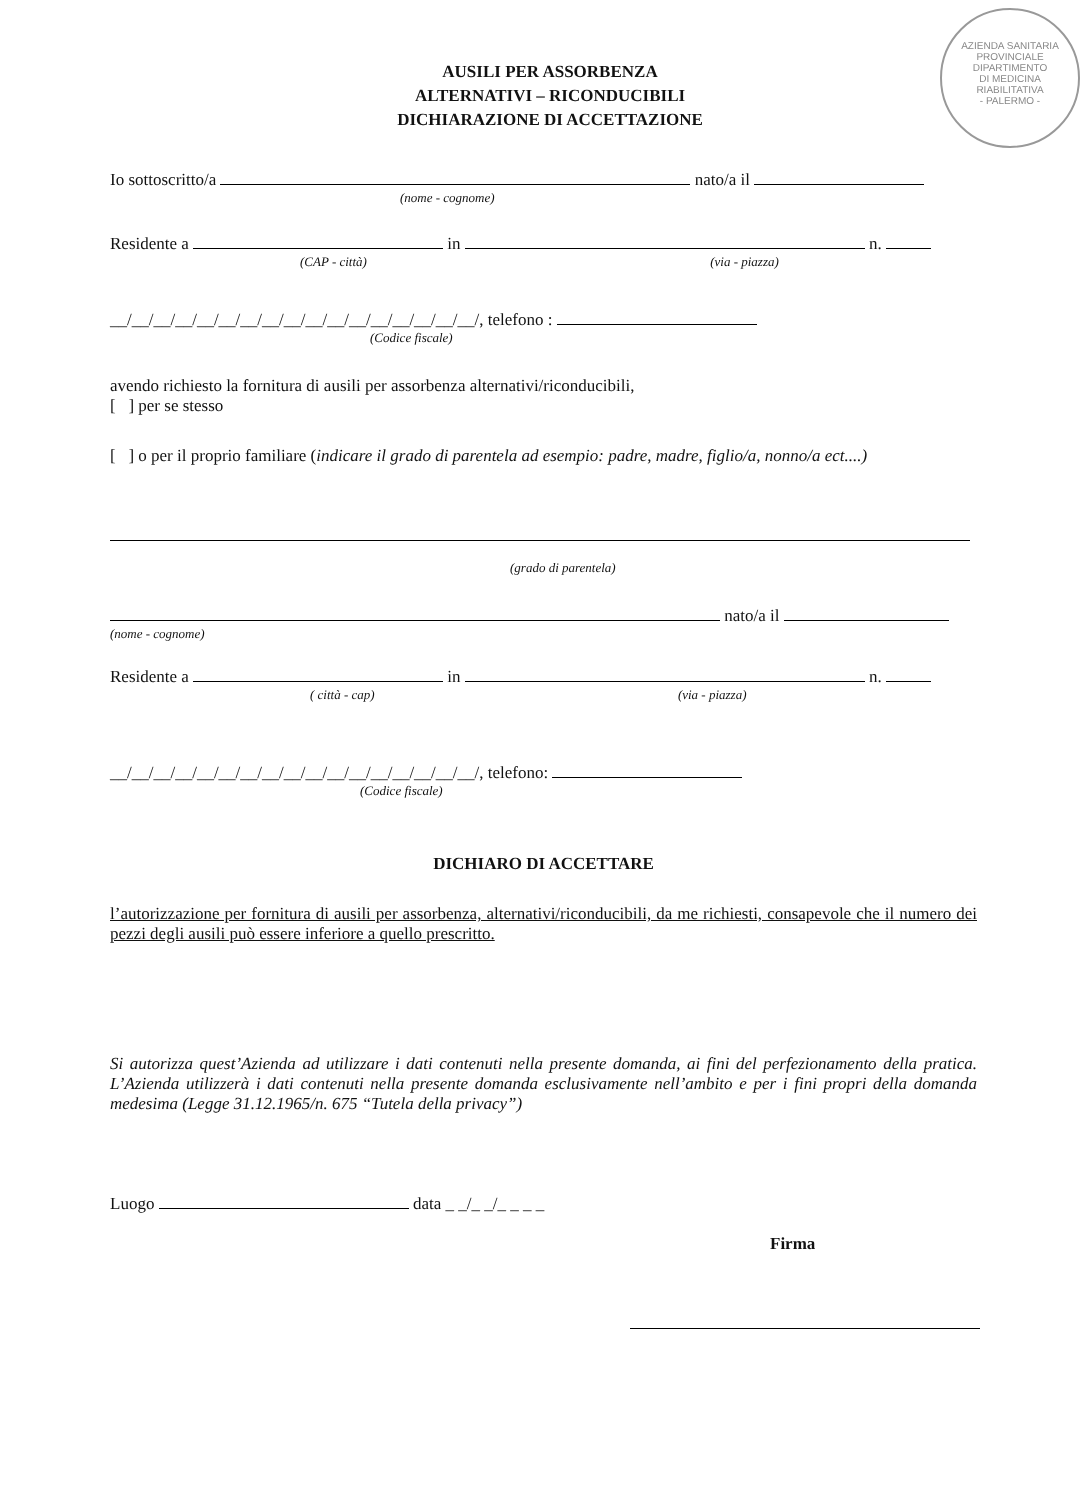AZIENDA SANITARIA PROVINCIALE
DIPARTIMENTO
DI MEDICINA
RIABILITATIVA
- PALERMO -
AUSILI PER ASSORBENZA
ALTERNATIVI – RICONDUCIBILI
DICHIARAZIONE DI ACCETTAZIONE
Io sottoscritto/a nato/a il
(nome - cognome)
Residente a in n.
(CAP - città) (via - piazza)
__/__/__/__/__/__/__/__/__/__/__/__/__/__/__/__/__/, telefono :
(Codice fiscale)
avendo richiesto la fornitura di ausili per assorbenza alternativi/riconducibili,
[ ] per se stesso
[ ] o per il proprio familiare (indicare il grado di parentela ad esempio: padre, madre, figlio/a, nonno/a ect....)
(grado di parentela)
nato/a il
(nome - cognome)
Residente a in n.
( città - cap) (via - piazza)
__/__/__/__/__/__/__/__/__/__/__/__/__/__/__/__/__/, telefono:
(Codice fiscale)
DICHIARO DI ACCETTARE
l’autorizzazione per fornitura di ausili per assorbenza, alternativi/riconducibili, da me richiesti, consapevole che il numero dei pezzi degli ausili può essere inferiore a quello prescritto.
Si autorizza quest’Azienda ad utilizzare i dati contenuti nella presente domanda, ai fini del perfezionamento della pratica. L’Azienda utilizzerà i dati contenuti nella presente domanda esclusivamente nell’ambito e per i fini propri della domanda medesima (Legge 31.12.1965/n. 675 “Tutela della privacy”)
Luogo data _ _/_ _/_ _ _ _
Firma